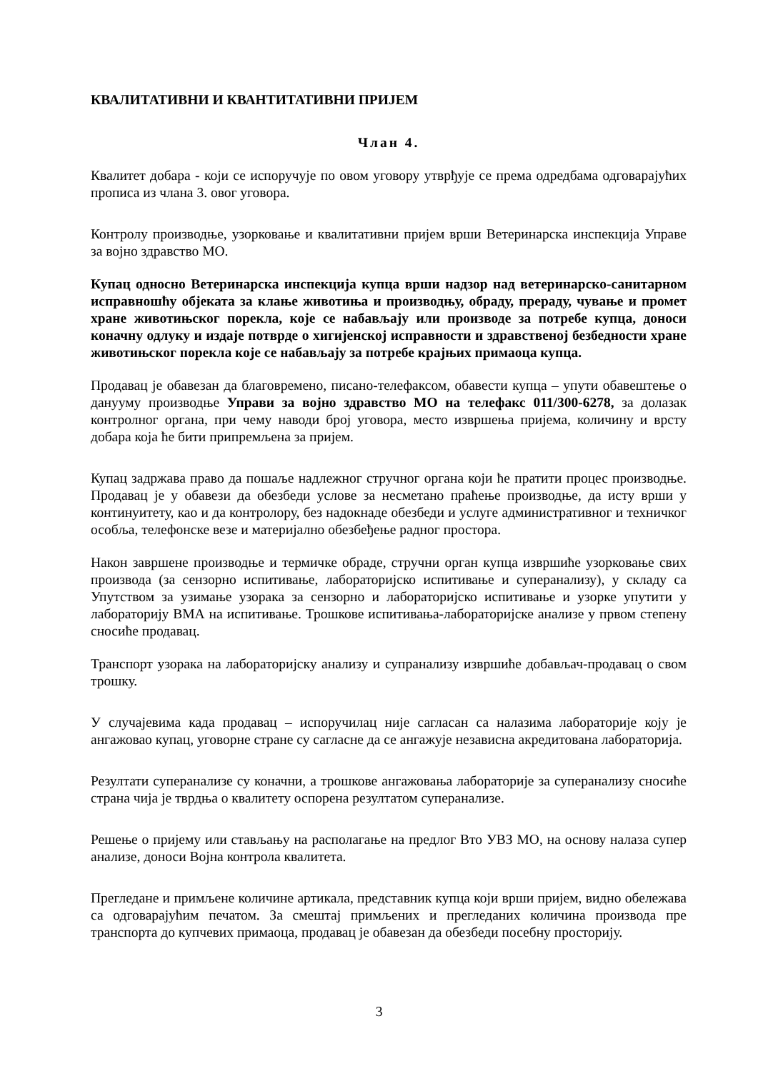КВАЛИТАТИВНИ И КВАНТИТАТИВНИ ПРИЈЕМ
Члан 4.
Квалитет добара - који се испоручује по овом уговору утврђује се према одредбама одговарајућих прописа из члана 3. овог уговора.
Контролу производње, узорковање и квалитативни пријем врши Ветеринарска инспекција Управе за војно здравство МО.
Купац односно Ветеринарска инспекција купца врши надзор над ветеринарско-санитарном исправношћу објеката за клање животиња и производњу, обраду, прераду, чување и промет хране животињског порекла, које се набављају или производе за потребе купца, доноси коначну одлуку и издаје потврде о хигијенској исправности и здравственој безбедности хране животињског порекла које се набављају за потребе крајњих примаоца купца.
Продавац је обавезан да благовремено, писано-телефаксом, обавести купца – упути обавештење о данууму производње Управи за војно здравство МО на телефакс 011/300-6278, за долазак контролног органа, при чему наводи број уговора, место извршења пријема, количину и врсту добара која ће бити припремљена за пријем.
Купац задржава право да пошаље надлежног стручног органа који ће пратити процес производње. Продавац је у обавези да обезбеди услове за несметано праћење производње, да исту врши у континуитету, као и да контролору, без надокнаде обезбеди и услуге административног и техничког особља, телефонске везе и материјално обезбеђење радног простора.
Након завршене производње и термичке обраде, стручни орган купца извршиће узорковање свих производа (за сензорно испитивање, лабораторијско испитивање и суперанализу), у складу са Упутством за узимање узорака за сензорно и лабораторијско испитивање и узорке упутити у лабораторију ВМА на испитивање. Трошкове испитивања-лабораторијске анализе у првом степену сносиће продавац.
Транспорт узорака на лабораторијску анализу и супранализу извршиће добављач-продавац о свом трошку.
У случајевима када продавац – испоручилац није сагласан са налазима лабораторије коју је ангажовао купац, уговорне стране су сагласне да се ангажује независна акредитована лабораторија.
Резултати суперанализе су коначни, а трошкове ангажовања лабораторије за суперанализу сносиће страна чија је тврдња о квалитету оспорена резултатом суперанализе.
Решење о пријему или стављању на располагање на предлог Вто УВЗ МО, на основу налаза супер анализе, доноси Војна контрола квалитета.
Прегледане и примљене количине артикала, представник купца који врши пријем, видно обележава са одговарајућим печатом. За смештај примљених и прегледаних количина производа пре транспорта до купчевих примаоца, продавац је обавезан да обезбеди посебну просторију.
3